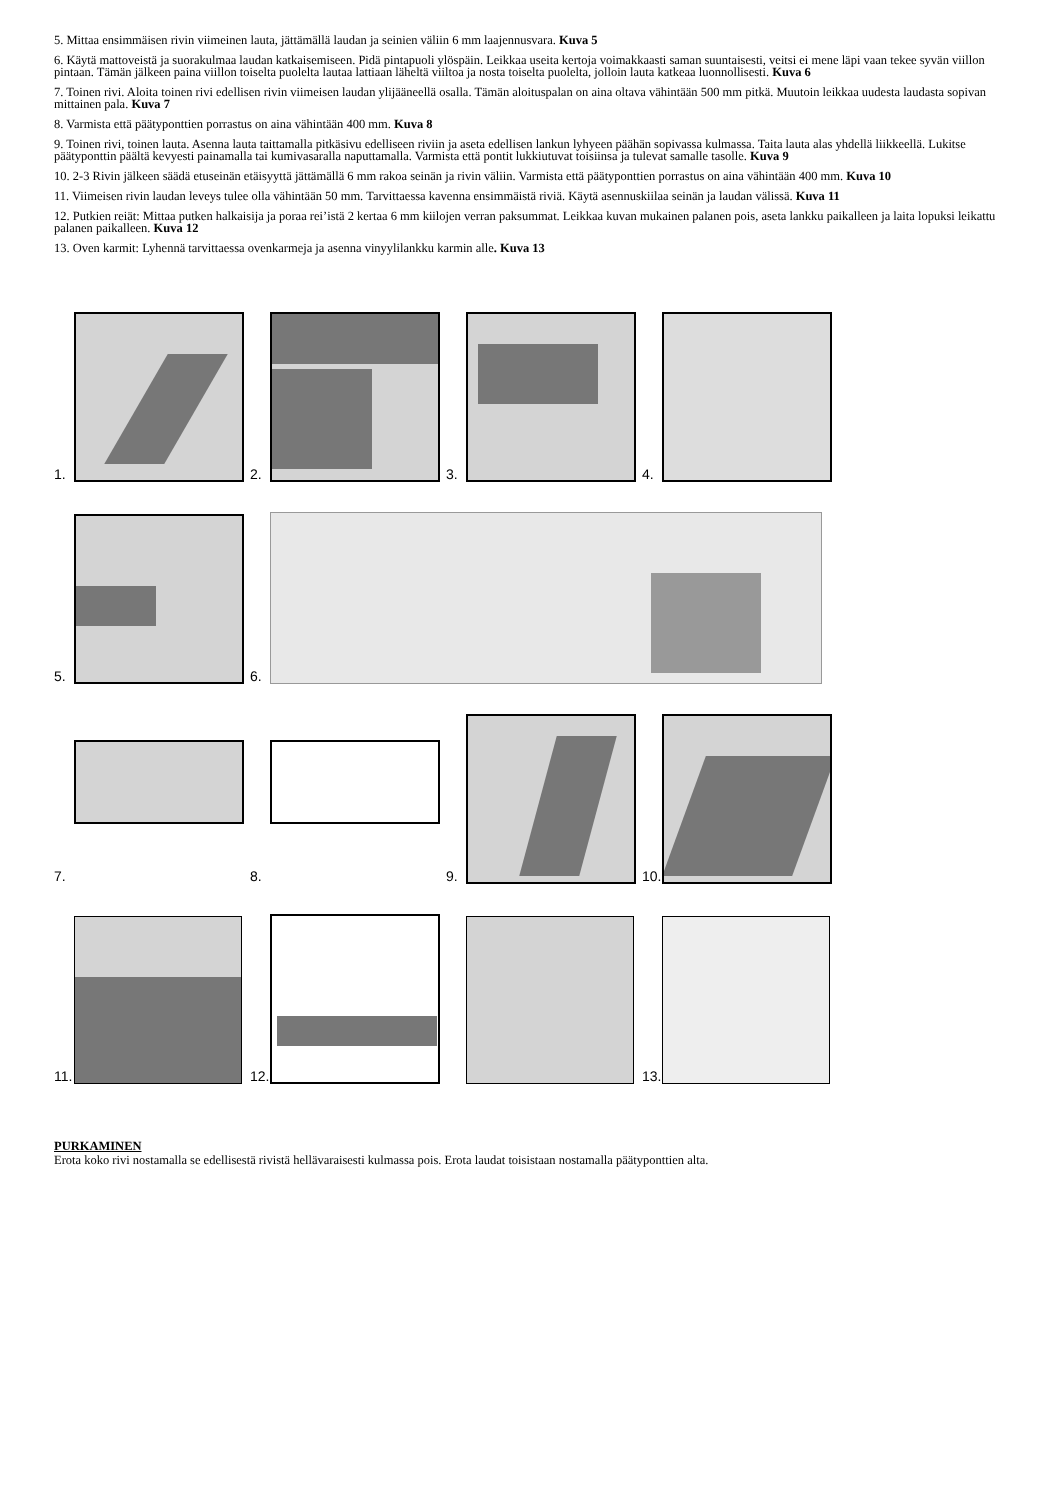5. Mittaa ensimmäisen rivin viimeinen lauta, jättämällä laudan ja seinien väliin 6 mm laajennusvara. Kuva 5
6. Käytä mattoveistä ja suorakulmaa laudan katkaisemiseen. Pidä pintapuoli ylöspäin. Leikkaa useita kertoja voimakkaasti saman suuntaisesti, veitsi ei mene läpi vaan tekee syvän viillon pintaan. Tämän jälkeen paina viillon toiselta puolelta lautaa lattiaan läheltä viiltoa ja nosta toiselta puolelta, jolloin lauta katkeaa luonnollisesti. Kuva 6
7. Toinen rivi. Aloita toinen rivi edellisen rivin viimeisen laudan ylijääneellä osalla. Tämän aloituspalan on aina oltava vähintään 500 mm pitkä. Muutoin leikkaa uudesta laudasta sopivan mittainen pala. Kuva 7
8. Varmista että päätyponttien porrastus on aina vähintään 400 mm. Kuva 8
9. Toinen rivi, toinen lauta. Asenna lauta taittamalla pitkäsivu edelliseen riviin ja aseta edellisen lankun lyhyeen päähän sopivassa kulmassa. Taita lauta alas yhdellä liikkeellä. Lukitse päätyponttin päältä kevyesti painamalla tai kumivasaralla naputtamalla. Varmista että pontit lukkiutuvat toisiinsa ja tulevat samalle tasolle. Kuva 9
10. 2-3 Rivin jälkeen säädä etuseinän etäisyyttä jättämällä 6 mm rakoa seinän ja rivin väliin. Varmista että päätyponttien porrastus on aina vähintään 400 mm. Kuva 10
11. Viimeisen rivin laudan leveys tulee olla vähintään 50 mm. Tarvittaessa kavenna ensimmäistä riviä. Käytä asennuskiilaa seinän ja laudan välissä. Kuva 11
12. Putkien reiät: Mittaa putken halkaisija ja poraa rei’istä 2 kertaa 6 mm kiilojen verran paksummat. Leikkaa kuvan mukainen palanen pois, aseta lankku paikalleen ja laita lopuksi leikattu palanen paikalleen. Kuva 12
13. Oven karmit: Lyhennä tarvittaessa ovenkarmeja ja asenna vinyylilankku karmin alle. Kuva 13
1.
2.
3.
4.
5.
6.
7.
8.
9.
10.
11.
12.
13.
PURKAMINEN
Erota koko rivi nostamalla se edellisestä rivistä hellävaraisesti kulmassa pois. Erota laudat toisistaan nostamalla päätyponttien alta.